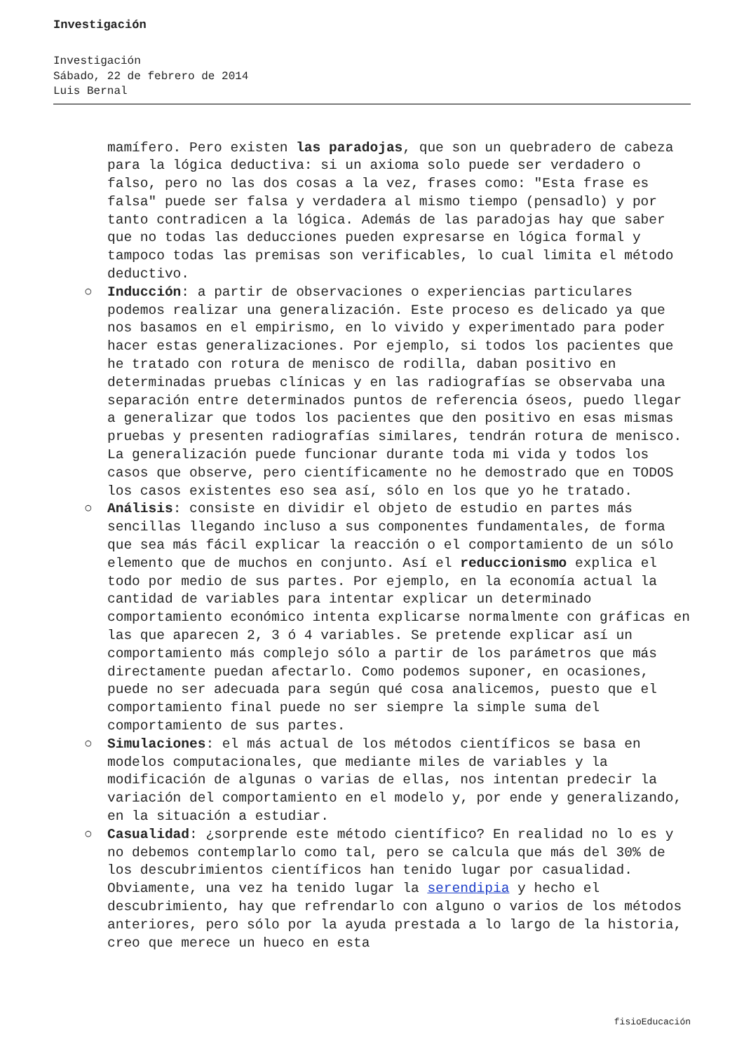Investigación
Investigación
Sábado, 22 de febrero de 2014
Luis Bernal
mamífero. Pero existen las paradojas, que son un quebradero de cabeza para la lógica deductiva: si un axioma solo puede ser verdadero o falso, pero no las dos cosas a la vez, frases como: "Esta frase es falsa" puede ser falsa y verdadera al mismo tiempo (pensadlo) y por tanto contradicen a la lógica. Además de las paradojas hay que saber que no todas las deducciones pueden expresarse en lógica formal y tampoco todas las premisas son verificables, lo cual limita el método deductivo.
○ Inducción: a partir de observaciones o experiencias particulares podemos realizar una generalización. Este proceso es delicado ya que nos basamos en el empirismo, en lo vivido y experimentado para poder hacer estas generalizaciones. Por ejemplo, si todos los pacientes que he tratado con rotura de menisco de rodilla, daban positivo en determinadas pruebas clínicas y en las radiografías se observaba una separación entre determinados puntos de referencia óseos, puedo llegar a generalizar que todos los pacientes que den positivo en esas mismas pruebas y presenten radiografías similares, tendrán rotura de menisco. La generalización puede funcionar durante toda mi vida y todos los casos que observe, pero científicamente no he demostrado que en TODOS los casos existentes eso sea así, sólo en los que yo he tratado.
○ Análisis: consiste en dividir el objeto de estudio en partes más sencillas llegando incluso a sus componentes fundamentales, de forma que sea más fácil explicar la reacción o el comportamiento de un sólo elemento que de muchos en conjunto. Así el reduccionismo explica el todo por medio de sus partes. Por ejemplo, en la economía actual la cantidad de variables para intentar explicar un determinado comportamiento económico intenta explicarse normalmente con gráficas en las que aparecen 2, 3 ó 4 variables. Se pretende explicar así un comportamiento más complejo sólo a partir de los parámetros que más directamente puedan afectarlo. Como podemos suponer, en ocasiones, puede no ser adecuada para según qué cosa analicemos, puesto que el comportamiento final puede no ser siempre la simple suma del comportamiento de sus partes.
○ Simulaciones: el más actual de los métodos científicos se basa en modelos computacionales, que mediante miles de variables y la modificación de algunas o varias de ellas, nos intentan predecir la variación del comportamiento en el modelo y, por ende y generalizando, en la situación a estudiar.
○ Casualidad: ¿sorprende este método científico? En realidad no lo es y no debemos contemplarlo como tal, pero se calcula que más del 30% de los descubrimientos científicos han tenido lugar por casualidad. Obviamente, una vez ha tenido lugar la serendipia y hecho el descubrimiento, hay que refrendarlo con alguno o varios de los métodos anteriores, pero sólo por la ayuda prestada a lo largo de la historia, creo que merece un hueco en esta
fisioEducación